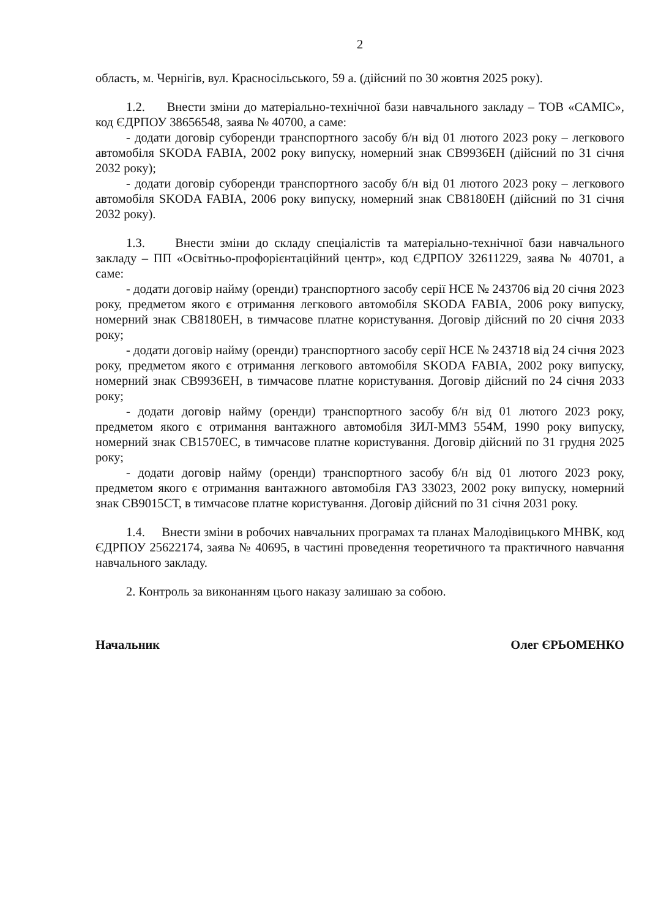2
область, м. Чернігів, вул. Красносільського, 59 а. (дійсний по 30 жовтня 2025 року).
1.2. Внести зміни до матеріально-технічної бази навчального закладу – ТОВ «САМІС», код ЄДРПОУ 38656548, заява № 40700, а саме:
- додати договір суборенди транспортного засобу б/н від 01 лютого 2023 року – легкового автомобіля SKODA FABIA, 2002 року випуску, номерний знак СВ9936ЕН (дійсний по 31 січня 2032 року);
- додати договір суборенди транспортного засобу б/н від 01 лютого 2023 року – легкового автомобіля SKODA FABIA, 2006 року випуску, номерний знак СВ8180ЕН (дійсний по 31 січня 2032 року).
1.3. Внести зміни до складу спеціалістів та матеріально-технічної бази навчального закладу – ПП «Освітньо-профорієнтаційний центр», код ЄДРПОУ 32611229, заява № 40701, а саме:
- додати договір найму (оренди) транспортного засобу серії НСЕ № 243706 від 20 січня 2023 року, предметом якого є отримання легкового автомобіля SKODA FABIA, 2006 року випуску, номерний знак СВ8180ЕН, в тимчасове платне користування. Договір дійсний по 20 січня 2033 року;
- додати договір найму (оренди) транспортного засобу серії НСЕ № 243718 від 24 січня 2023 року, предметом якого є отримання легкового автомобіля SKODA FABIA, 2002 року випуску, номерний знак СВ9936ЕН, в тимчасове платне користування. Договір дійсний по 24 січня 2033 року;
- додати договір найму (оренди) транспортного засобу б/н від 01 лютого 2023 року, предметом якого є отримання вантажного автомобіля ЗИЛ-ММЗ 554М, 1990 року випуску, номерний знак СВ1570ЕС, в тимчасове платне користування. Договір дійсний по 31 грудня 2025 року;
- додати договір найму (оренди) транспортного засобу б/н від 01 лютого 2023 року, предметом якого є отримання вантажного автомобіля ГАЗ 33023, 2002 року випуску, номерний знак СВ9015СТ, в тимчасове платне користування. Договір дійсний по 31 січня 2031 року.
1.4. Внести зміни в робочих навчальних програмах та планах Малодівицького МНВК, код ЄДРПОУ 25622174, заява № 40695, в частині проведення теоретичного та практичного навчання навчального закладу.
2. Контроль за виконанням цього наказу залишаю за собою.
Начальник Олег ЄРЬОМЕНКО